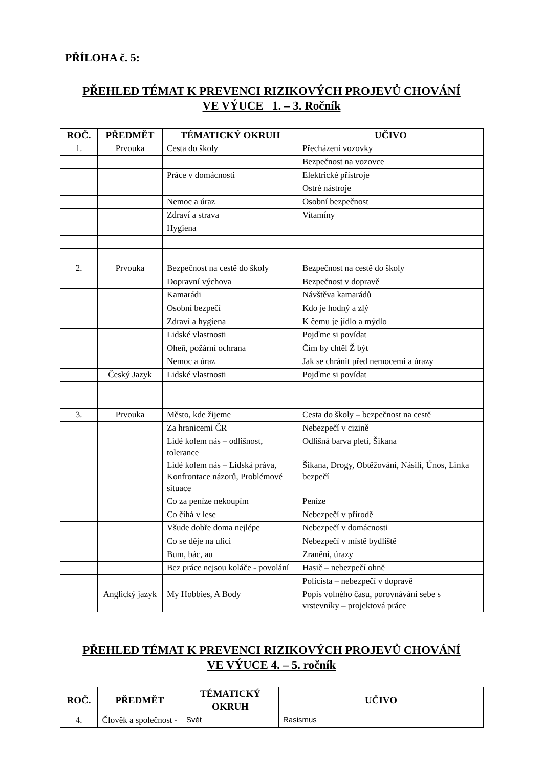PŘÍLOHA č. 5:
PŘEHLED TÉMAT K PREVENCI RIZIKOVÝCH PROJEVŮ CHOVÁNÍ
VE VÝUCE 1. – 3. Ročník
| ROČ. | PŘEDMĚT | TÉMATICKÝ OKRUH | UČIVO |
| --- | --- | --- | --- |
| 1. | Prvouka | Cesta do školy | Přecházení vozovky |
| | | | Bezpečnost na vozovce |
| | | Práce v domácnosti | Elektrické přístroje |
| | | | Ostré nástroje |
| | | Nemoc a úraz | Osobní bezpečnost |
| | | Zdraví a strava | Vitamíny |
| | | Hygiena | |
| 2. | Prvouka | Bezpečnost na cestě do školy | Bezpečnost na cestě do školy |
| | | Dopravní výchova | Bezpečnost v dopravě |
| | | Kamarádi | Návštěva kamarádů |
| | | Osobní bezpečí | Kdo je hodný a zlý |
| | | Zdraví a hygiena | K čemu je jídlo a mýdlo |
| | | Lidské vlastnosti | Pojďme si povídat |
| | | Oheň, požární ochrana | Čím by chtěl Ž být |
| | | Nemoc a úraz | Jak se chránit před nemocemi a úrazy |
| | Český Jazyk | Lidské vlastnosti | Pojďme si povídat |
| 3. | Prvouka | Město, kde žijeme | Cesta do školy – bezpečnost na cestě |
| | | Za hranicemi ČR | Nebezpečí v cizině |
| | | Lidé kolem nás – odlišnost, tolerance | Odlišná barva pleti, Šikana |
| | | Lidé kolem nás – Lidská práva, Konfrontace názorů, Problémové situace | Šikana, Drogy, Obtěžování, Násilí, Únos, Linka bezpečí |
| | | Co za peníze nekoupím | Peníze |
| | | Co číhá v lese | Nebezpečí v přírodě |
| | | Všude dobře doma nejlépe | Nebezpečí v domácnosti |
| | | Co se děje na ulici | Nebezpečí v místě bydliště |
| | | Bum, bác, au | Zranění, úrazy |
| | | Bez práce nejsou koláče - povolání | Hasič – nebezpečí ohně |
| | | | Policista – nebezpečí v dopravě |
| | Anglický jazyk | My Hobbies, A Body | Popis volného času, porovnávání sebe s vrstevníky – projektová práce |
PŘEHLED TÉMAT K PREVENCI RIZIKOVÝCH PROJEVŮ CHOVÁNÍ
VE VÝUCE 4. – 5. ročník
| ROČ. | PŘEDMĚT | TÉMATICKÝ OKRUH | UČIVO |
| --- | --- | --- | --- |
| 4. | Člověk a společnost - | Svět | Rasismus |